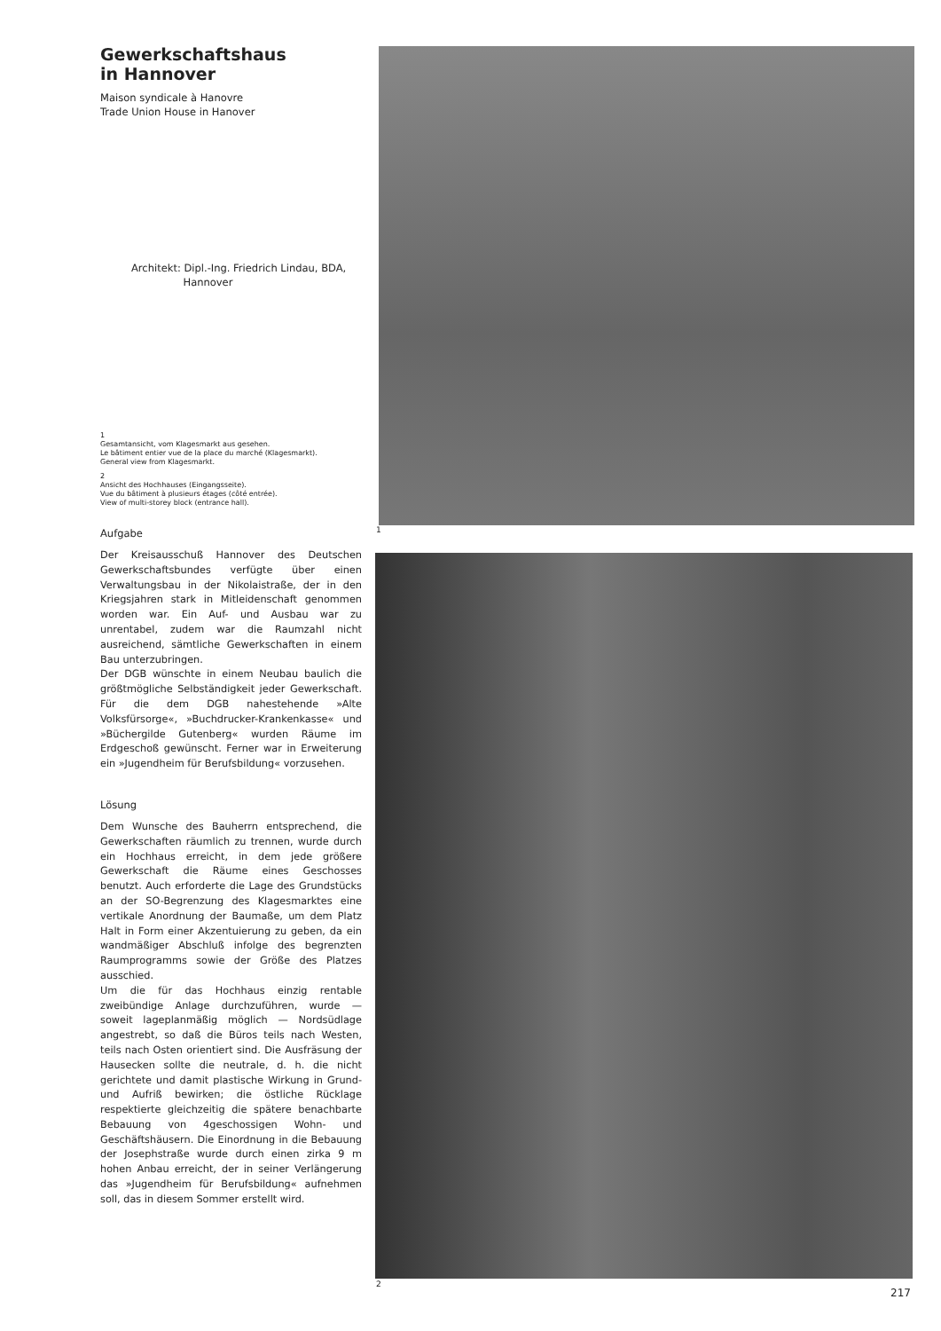Gewerkschaftshaus
in Hannover
Maison syndicale à Hanovre
Trade Union House in Hanover
Architekt: Dipl.-Ing. Friedrich Lindau, BDA,
Hannover
1
Gesamtansicht, vom Klagesmarkt aus gesehen.
Le bâtiment entier vue de la place du marché (Klagesmarkt).
General view from Klagesmarkt.
2
Ansicht des Hochhauses (Eingangsseite).
Vue du bâtiment à plusieurs étages (côté entrée).
View of multi-storey block (entrance hall).
Aufgabe
Der Kreisausschuß Hannover des Deutschen Gewerkschaftsbundes verfügte über einen Verwaltungsbau in der Nikolaistraße, der in den Kriegsjahren stark in Mitleidenschaft genommen worden war. Ein Auf- und Ausbau war zu unrentabel, zudem war die Raumzahl nicht ausreichend, sämtliche Gewerkschaften in einem Bau unterzubringen.
Der DGB wünschte in einem Neubau baulich die größtmögliche Selbständigkeit jeder Gewerkschaft. Für die dem DGB nahestehende »Alte Volksfürsorge«, »Buchdrucker-Krankenkasse« und »Büchergilde Gutenberg« wurden Räume im Erdgeschoß gewünscht. Ferner war in Erweiterung ein »Jugendheim für Berufsbildung« vorzusehen.
Lösung
Dem Wunsche des Bauherrn entsprechend, die Gewerkschaften räumlich zu trennen, wurde durch ein Hochhaus erreicht, in dem jede größere Gewerkschaft die Räume eines Geschosses benutzt. Auch erforderte die Lage des Grundstücks an der SO-Begrenzung des Klagesmarktes eine vertikale Anordnung der Baumaße, um dem Platz Halt in Form einer Akzentuierung zu geben, da ein wandmäßiger Abschluß infolge des begrenzten Raumprogramms sowie der Größe des Platzes ausschied.
Um die für das Hochhaus einzig rentable zweibündige Anlage durchzuführen, wurde — soweit lageplanmäßig möglich — Nordsüdlage angestrebt, so daß die Büros teils nach Westen, teils nach Osten orientiert sind. Die Ausfräsung der Hausecken sollte die neutrale, d. h. die nicht gerichtete und damit plastische Wirkung in Grund- und Aufriß bewirken; die östliche Rücklage respektierte gleichzeitig die spätere benachbarte Bebauung von 4geschossigen Wohn- und Geschäftshäusern. Die Einordnung in die Bebauung der Josephstraße wurde durch einen zirka 9 m hohen Anbau erreicht, der in seiner Verlängerung das »Jugendheim für Berufsbildung« aufnehmen soll, das in diesem Sommer erstellt wird.
1
2
217